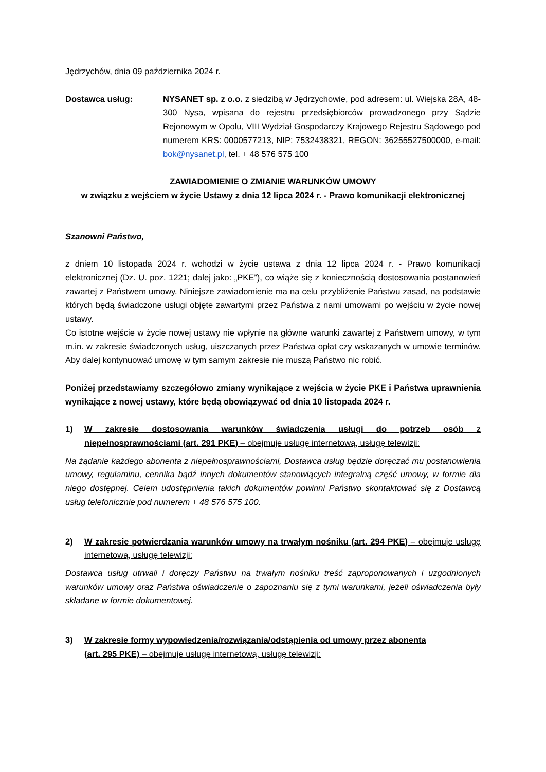Jędrzychów, dnia 09 października 2024 r.
Dostawca usług: NYSANET sp. z o.o. z siedzibą w Jędrzychowie, pod adresem: ul. Wiejska 28A, 48-300 Nysa, wpisana do rejestru przedsiębiorców prowadzonego przy Sądzie Rejonowym w Opolu, VIII Wydział Gospodarczy Krajowego Rejestru Sądowego pod numerem KRS: 0000577213, NIP: 7532438321, REGON: 36255527500000, e-mail: bok@nysanet.pl, tel. + 48 576 575 100
ZAWIADOMIENIE O ZMIANIE WARUNKÓW UMOWY
w związku z wejściem w życie Ustawy z dnia 12 lipca 2024 r. - Prawo komunikacji elektronicznej
Szanowni Państwo,
z dniem 10 listopada 2024 r. wchodzi w życie ustawa z dnia 12 lipca 2024 r. - Prawo komunikacji elektronicznej (Dz. U. poz. 1221; dalej jako: „PKE”), co wiąże się z koniecznością dostosowania postanowień zawartej z Państwem umowy. Niniejsze zawiadomienie ma na celu przybliżenie Państwu zasad, na podstawie których będą świadczone usługi objęte zawartymi przez Państwa z nami umowami po wejściu w życie nowej ustawy.
Co istotne wejście w życie nowej ustawy nie wpłynie na główne warunki zawartej z Państwem umowy, w tym m.in. w zakresie świadczonych usług, uiszczanych przez Państwa opłat czy wskazanych w umowie terminów. Aby dalej kontynuować umowę w tym samym zakresie nie muszą Państwo nic robić.
Poniżej przedstawiamy szczegółowo zmiany wynikające z wejścia w życie PKE i Państwa uprawnienia wynikające z nowej ustawy, które będą obowiązywać od dnia 10 listopada 2024 r.
1) W zakresie dostosowania warunków świadczenia usługi do potrzeb osób z niepełnosprawnościami (art. 291 PKE) – obejmuje usługę internetową, usługę telewizji:
Na żądanie każdego abonenta z niepełnosprawnościami, Dostawca usług będzie doręczać mu postanowienia umowy, regulaminu, cennika bądź innych dokumentów stanowiących integralną część umowy, w formie dla niego dostępnej. Celem udostępnienia takich dokumentów powinni Państwo skontaktować się z Dostawcą usług telefonicznie pod numerem + 48 576 575 100.
2) W zakresie potwierdzania warunków umowy na trwałym nośniku (art. 294 PKE) – obejmuje usługę internetową, usługę telewizji:
Dostawca usług utrwali i doręczy Państwu na trwałym nośniku treść zaproponowanych i uzgodnionych warunków umowy oraz Państwa oświadczenie o zapoznaniu się z tymi warunkami, jeżeli oświadczenia były składane w formie dokumentowej.
3) W zakresie formy wypowiedzenia/rozwiązania/odstąpienia od umowy przez abonenta
(art. 295 PKE) – obejmuje usługę internetową, usługę telewizji: